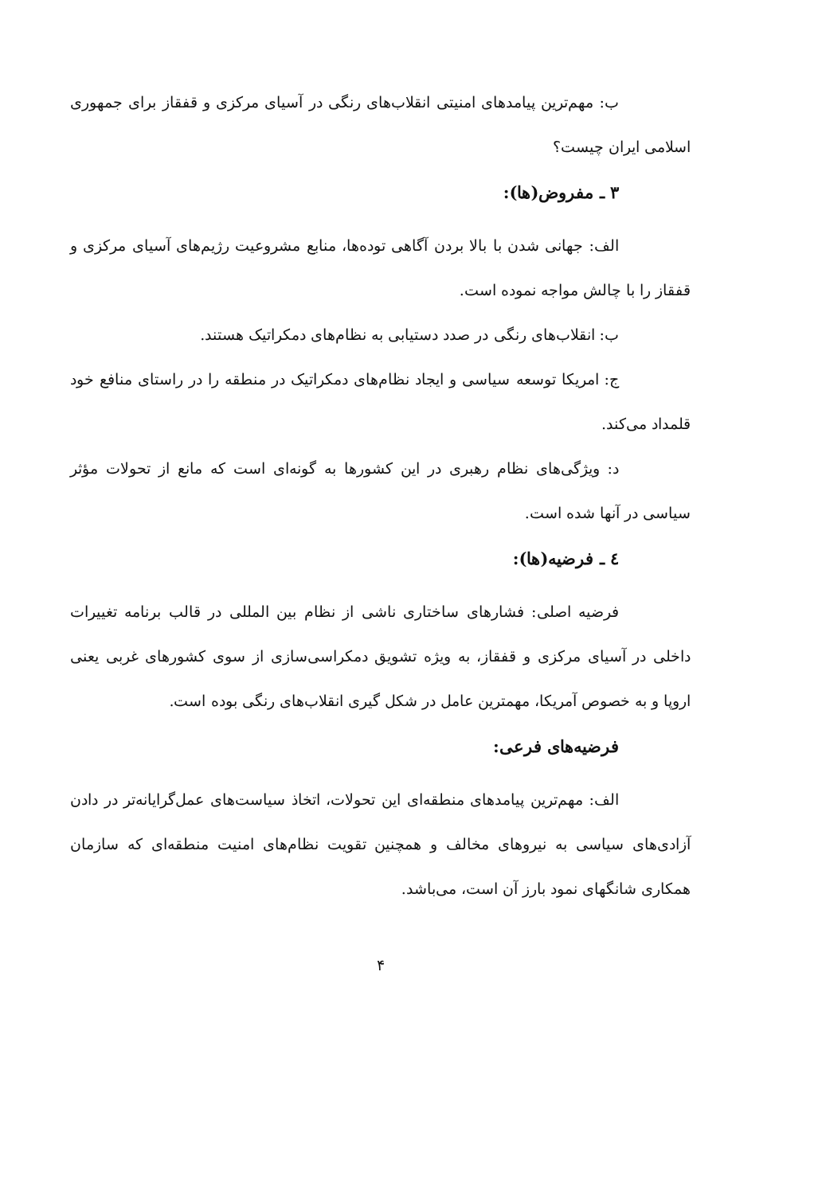ب: مهم‌ترین پیامدهای امنیتی انقلاب‌های رنگی در آسیای مرکزی و قفقاز برای جمهوری اسلامی ایران چیست؟
۳ ـ مفروض(ها):
الف: جهانی شدن با بالا بردن آگاهی توده‌ها، منابع مشروعیت رژیم‌های آسیای مرکزی و قفقاز را با چالش مواجه نموده است.
ب: انقلاب‌های رنگی در صدد دستیابی به نظام‌های دمکراتیک هستند.
ج: امریکا توسعه سیاسی و ایجاد نظام‌های دمکراتیک در منطقه را در راستای منافع خود قلمداد می‌کند.
د: ویژگی‌های نظام رهبری در این کشورها به گونه‌ای است که مانع از تحولات مؤثر سیاسی در آنها شده است.
٤ ـ فرضیه(ها):
فرضیه اصلی: فشارهای ساختاری ناشی از نظام بین المللی در قالب برنامه تغییرات داخلی در آسیای مرکزی و قفقاز، به ویژه تشویق دمکراسی‌سازی از سوی کشورهای غربی یعنی اروپا و به خصوص آمریکا، مهمترین عامل در شکل گیری انقلاب‌های رنگی بوده است.
فرضیه‌های فرعی:
الف: مهم‌ترین پیامدهای منطقه‌ای این تحولات، اتخاذ سیاست‌های عمل‌گرایانه‌تر در دادن آزادی‌های سیاسی به نیروهای مخالف و همچنین تقویت نظام‌های امنیت منطقه‌ای که سازمان همکاری شانگهای نمود بارز آن است، می‌باشد.
۴